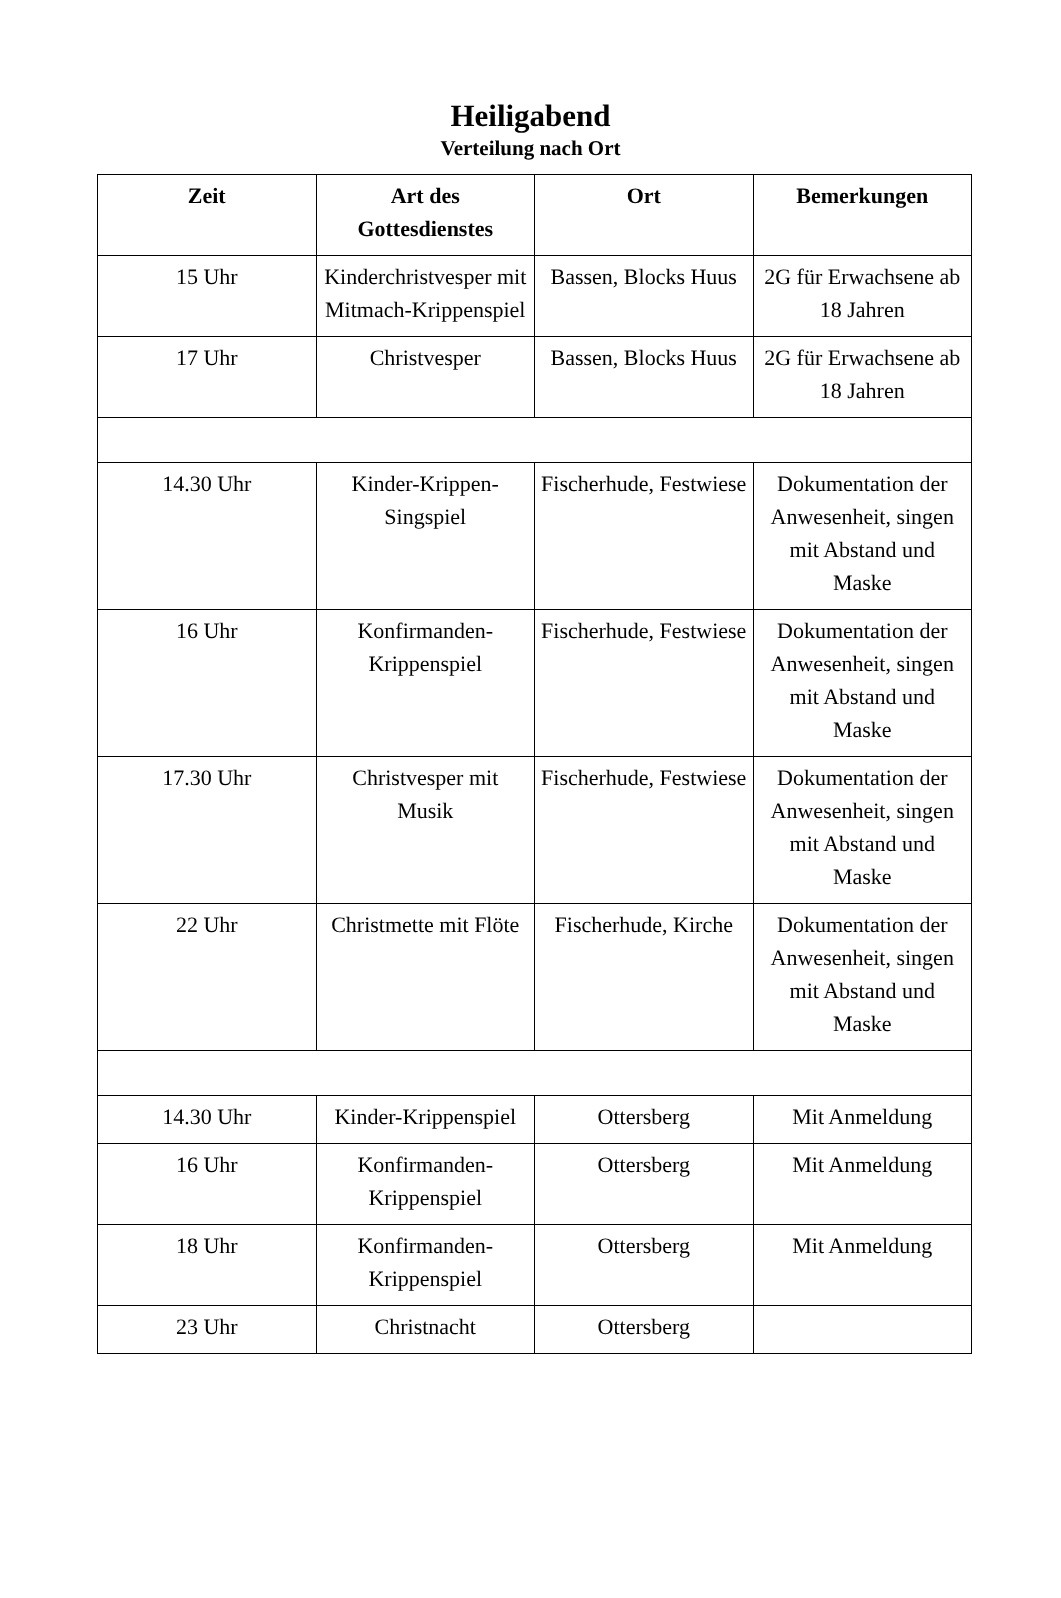Heiligabend
Verteilung nach Ort
| Zeit | Art des Gottesdienstes | Ort | Bemerkungen |
| --- | --- | --- | --- |
| 15 Uhr | Kinderchristvesper mit Mitmach-Krippenspiel | Bassen, Blocks Huus | 2G für Erwachsene ab 18 Jahren |
| 17 Uhr | Christvesper | Bassen, Blocks Huus | 2G für Erwachsene ab 18 Jahren |
| 14.30 Uhr | Kinder-Krippen-Singspiel | Fischerhude, Festwiese | Dokumentation der Anwesenheit, singen mit Abstand und Maske |
| 16 Uhr | Konfirmanden-Krippenspiel | Fischerhude, Festwiese | Dokumentation der Anwesenheit, singen mit Abstand und Maske |
| 17.30 Uhr | Christvesper mit Musik | Fischerhude, Festwiese | Dokumentation der Anwesenheit, singen mit Abstand und Maske |
| 22 Uhr | Christmette mit Flöte | Fischerhude, Kirche | Dokumentation der Anwesenheit, singen mit Abstand und Maske |
| 14.30 Uhr | Kinder-Krippenspiel | Ottersberg | Mit Anmeldung |
| 16 Uhr | Konfirmanden-Krippenspiel | Ottersberg | Mit Anmeldung |
| 18 Uhr | Konfirmanden-Krippenspiel | Ottersberg | Mit Anmeldung |
| 23 Uhr | Christnacht | Ottersberg | |